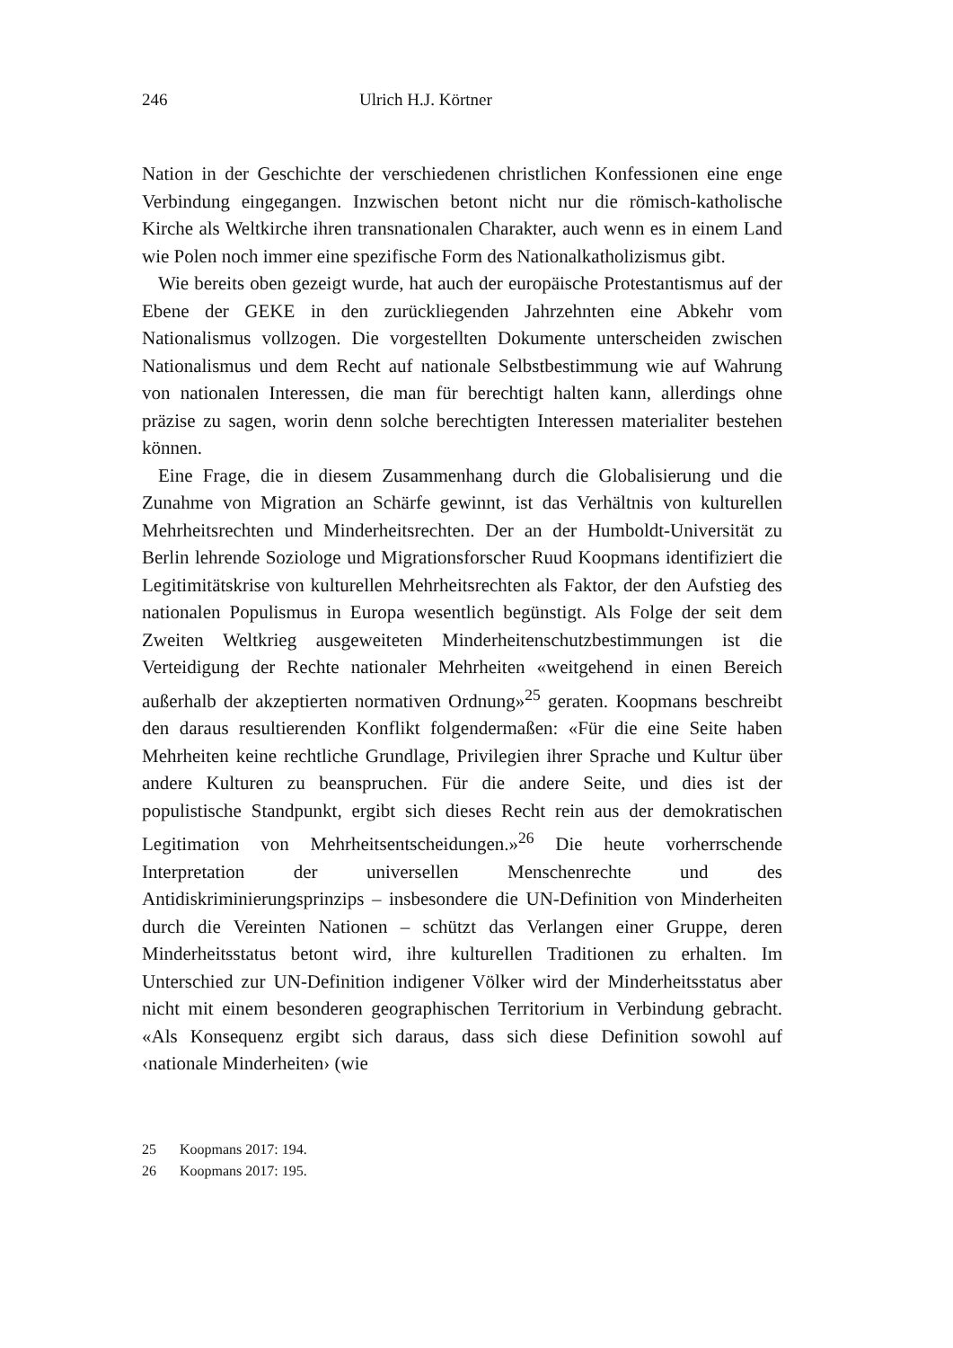246 Ulrich H.J. Körtner
Nation in der Geschichte der verschiedenen christlichen Konfessionen eine enge Verbindung eingegangen. Inzwischen betont nicht nur die römisch-katholische Kirche als Weltkirche ihren transnationalen Charakter, auch wenn es in einem Land wie Polen noch immer eine spezifische Form des Nationalkatholizismus gibt.
Wie bereits oben gezeigt wurde, hat auch der europäische Protestantismus auf der Ebene der GEKE in den zurückliegenden Jahrzehnten eine Abkehr vom Nationalismus vollzogen. Die vorgestellten Dokumente unterscheiden zwischen Nationalismus und dem Recht auf nationale Selbstbestimmung wie auf Wahrung von nationalen Interessen, die man für berechtigt halten kann, allerdings ohne präzise zu sagen, worin denn solche berechtigten Interessen materialiter bestehen können.
Eine Frage, die in diesem Zusammenhang durch die Globalisierung und die Zunahme von Migration an Schärfe gewinnt, ist das Verhältnis von kulturellen Mehrheitsrechten und Minderheitsrechten. Der an der Humboldt-Universität zu Berlin lehrende Soziologe und Migrationsforscher Ruud Koopmans identifiziert die Legitimitätskrise von kulturellen Mehrheitsrechten als Faktor, der den Aufstieg des nationalen Populismus in Europa wesentlich begünstigt. Als Folge der seit dem Zweiten Weltkrieg ausgeweiteten Minderheitenschutzbestimmungen ist die Verteidigung der Rechte nationaler Mehrheiten «weitgehend in einen Bereich außerhalb der akzeptierten normativen Ordnung»<sup>25</sup> geraten. Koopmans beschreibt den daraus resultierenden Konflikt folgendermaßen: «Für die eine Seite haben Mehrheiten keine rechtliche Grundlage, Privilegien ihrer Sprache und Kultur über andere Kulturen zu beanspruchen. Für die andere Seite, und dies ist der populistische Standpunkt, ergibt sich dieses Recht rein aus der demokratischen Legitimation von Mehrheitsentscheidungen.»<sup>26</sup> Die heute vorherrschende Interpretation der universellen Menschenrechte und des Antidiskriminierungsprinzips – insbesondere die UN-Definition von Minderheiten durch die Vereinten Nationen – schützt das Verlangen einer Gruppe, deren Minderheitsstatus betont wird, ihre kulturellen Traditionen zu erhalten. Im Unterschied zur UN-Definition indigener Völker wird der Minderheitsstatus aber nicht mit einem besonderen geographischen Territorium in Verbindung gebracht. «Als Konsequenz ergibt sich daraus, dass sich diese Definition sowohl auf ‹nationale Minderheiten› (wie
25 Koopmans 2017: 194.
26 Koopmans 2017: 195.